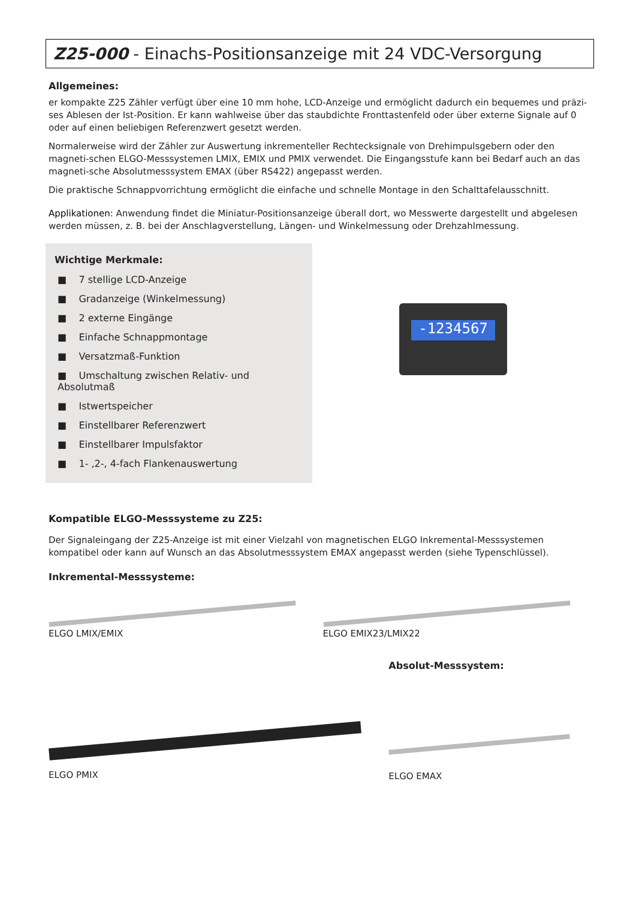Z25-000 - Einachs-Positionsanzeige mit 24 VDC-Versorgung
Allgemeines:
er kompakte Z25 Zähler verfügt über eine 10 mm hohe, LCD-Anzeige und ermöglicht dadurch ein bequemes und präzi-ses Ablesen der Ist-Position. Er kann wahlweise über das staubdichte Fronttastenfeld oder über externe Signale auf 0 oder auf einen beliebigen Referenzwert gesetzt werden.
Normalerweise wird der Zähler zur Auswertung inkrementeller Rechtecksignale von Drehimpulsgebern oder den magneti-schen ELGO-Messsystemen LMIX, EMIX und PMIX verwendet. Die Eingangsstufe kann bei Bedarf auch an das magneti-sche Absolutmesssystem EMAX (über RS422) angepasst werden.
Die praktische Schnappvorrichtung ermöglicht die einfache und schnelle Montage in den Schalttafelausschnitt.
Applikationen: Anwendung findet die Miniatur-Positionsanzeige überall dort, wo Messwerte dargestellt und abgelesen werden müssen, z. B. bei der Anschlagverstellung, Längen- und Winkelmessung oder Drehzahlmessung.
Wichtige Merkmale:
■ 7 stellige LCD-Anzeige
■ Gradanzeige (Winkelmessung)
■ 2 externe Eingänge
■ Einfache Schnappmontage
■ Versatzmaß-Funktion
■ Umschaltung zwischen Relativ- und Absolutmaß
■ Istwertspeicher
■ Einstellbarer Referenzwert
■ Einstellbarer Impulsfaktor
■ 1- ,2-, 4-fach Flankenauswertung
-1234567
Kompatible ELGO-Messsysteme zu Z25:
Der Signaleingang der Z25-Anzeige ist mit einer Vielzahl von magnetischen ELGO Inkremental-Messsystemen kompatibel oder kann auf Wunsch an das Absolutmesssystem EMAX angepasst werden (siehe Typenschlüssel).
Inkremental-Messsysteme:
ELGO LMIX/EMIX
ELGO EMIX23/LMIX22
ELGO PMIX
Absolut-Messsystem:
ELGO EMAX